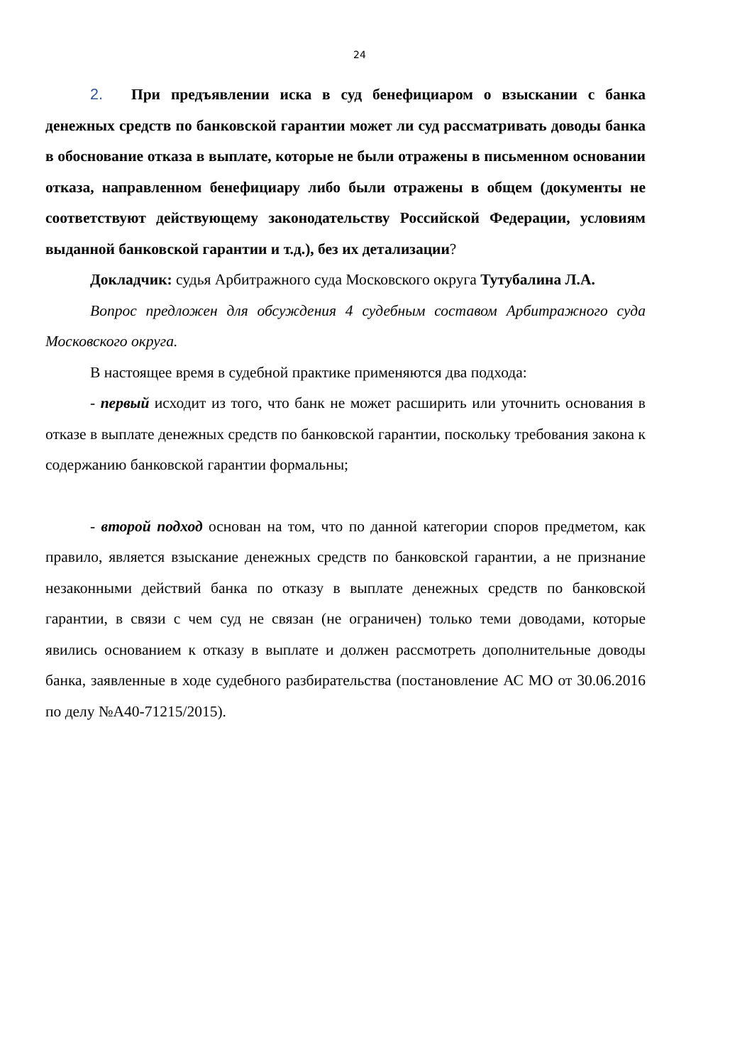24
2. При предъявлении иска в суд бенефициаром о взыскании с банка денежных средств по банковской гарантии может ли суд рассматривать доводы банка в обоснование отказа в выплате, которые не были отражены в письменном основании отказа, направленном бенефициару либо были отражены в общем (документы не соответствуют действующему законодательству Российской Федерации, условиям выданной банковской гарантии и т.д.), без их детализации?
Докладчик: судья Арбитражного суда Московского округа Тутубалина Л.А.
Вопрос предложен для обсуждения 4 судебным составом Арбитражного суда Московского округа.
В настоящее время в судебной практике применяются два подхода:
- первый исходит из того, что банк не может расширить или уточнить основания в отказе в выплате денежных средств по банковской гарантии, поскольку требования закона к содержанию банковской гарантии формальны;
- второй подход основан на том, что по данной категории споров предметом, как правило, является взыскание денежных средств по банковской гарантии, а не признание незаконными действий банка по отказу в выплате денежных средств по банковской гарантии, в связи с чем суд не связан (не ограничен) только теми доводами, которые явились основанием к отказу в выплате и должен рассмотреть дополнительные доводы банка, заявленные в ходе судебного разбирательства (постановление АС МО от 30.06.2016 по делу №А40-71215/2015).